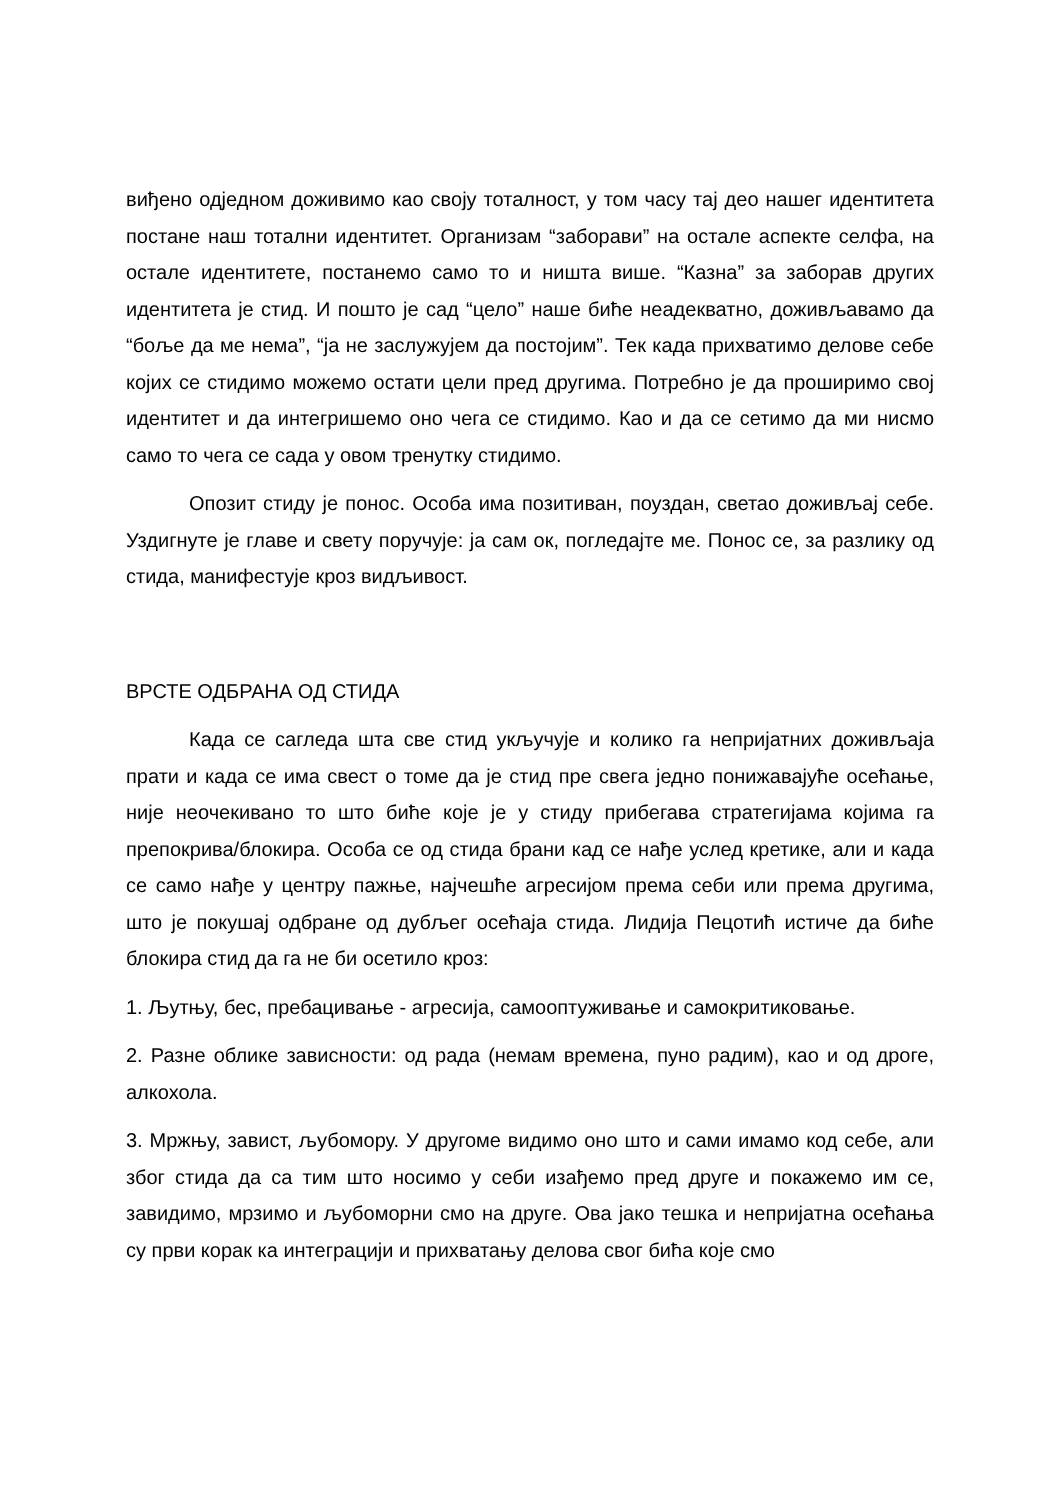виђено одједном доживимо као своју тоталност, у том часу тај део нашег идентитета постане наш тотални идентитет. Организам “заборави” на остале аспекте селфа, на остале идентитете, постанемо само то и ништа више. “Казна” за заборав других идентитета је стид. И пошто је сад “цело” наше биће неадекватно, доживљавамо да “боље да ме нема”, “ја не заслужујем да постојим”. Тек када прихватимо делове себе којих се стидимо можемо остати цели пред другима. Потребно је да проширимо свој идентитет и да интегришемо оно чега се стидимо. Као и да се сетимо да ми нисмо само то чега се сада у овом тренутку стидимо.
Опозит стиду је понос. Особа има позитиван, поуздан, светао доживљај себе. Уздигнуте је главе и свету поручује: ја сам ок, погледајте ме. Понос се, за разлику од стида, манифестује кроз видљивост.
ВРСТЕ ОДБРАНА ОД СТИДА
Када се сагледа шта све стид укључује и колико га непријатних доживљаја прати и када се има свест о томе да је стид пре свега једно понижавајуће осећање, није неочекивано то што биће које је у стиду прибегава стратегијама којима га препокрива/блокира. Особа се од стида брани кад се нађе услед кретике, али и када се само нађе у центру пажње, најчешће агресијом према себи или према другима, што је покушај одбране од дубљег осећаја стида. Лидија Пецотић истиче да биће блокира стид да га не би осетило кроз:
1. Љутњу, бес, пребацивање - агресија, самооптуживање и самокритиковање.
2. Разне облике зависности: од рада (немам времена, пуно радим), као и од дроге, алкохола.
3. Мржњу, завист, љубомору. У другоме видимо оно што и сами имамо код себе, али због стида да са тим што носимо у себи изађемо пред друге и покажемо им се, завидимо, мрзимо и љубоморни смо на друге. Ова јако тешка и непријатна осећања су први корак ка интеграцији и прихватању делова свог бића које смо